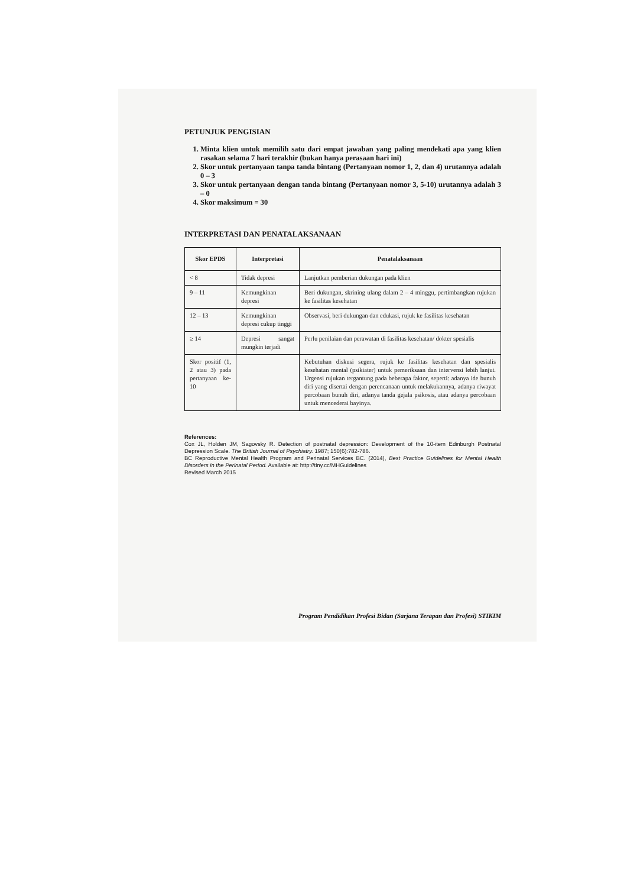PETUNJUK PENGISIAN
1. Minta klien untuk memilih satu dari empat jawaban yang paling mendekati apa yang klien rasakan selama 7 hari terakhir (bukan hanya perasaan hari ini)
2. Skor untuk pertanyaan tanpa tanda bintang (Pertanyaan nomor 1, 2, dan 4) urutannya adalah 0 – 3
3. Skor untuk pertanyaan dengan tanda bintang (Pertanyaan nomor 3, 5-10) urutannya adalah 3 – 0
4. Skor maksimum = 30
INTERPRETASI DAN PENATALAKSANAAN
| Skor EPDS | Interpretasi | Penatalaksanaan |
| --- | --- | --- |
| < 8 | Tidak depresi | Lanjutkan pemberian dukungan pada klien |
| 9 – 11 | Kemungkinan depresi | Beri dukungan, skrining ulang dalam 2 – 4 minggu, pertimbangkan rujukan ke fasilitas kesehatan |
| 12 – 13 | Kemungkinan depresi cukup tinggi | Observasi, beri dukungan dan edukasi, rujuk ke fasilitas kesehatan |
| ≥ 14 | Depresi sangat mungkin terjadi | Perlu penilaian dan perawatan di fasilitas kesehatan/ dokter spesialis |
| Skor positif (1, 2 atau 3) pada pertanyaan ke-10 | | Kebutuhan diskusi segera, rujuk ke fasilitas kesehatan dan spesialis kesehatan mental (psikiater) untuk pemeriksaan dan intervensi lebih lanjut. Urgensi rujukan tergantung pada beberapa faktor, seperti: adanya ide bunuh diri yang disertai dengan perencanaan untuk melakukannya, adanya riwayat percobaan bunuh diri, adanya tanda gejala psikosis, atau adanya percobaan untuk mencederai bayinya. |
References:
Cox JL, Holden JM, Sagovsky R. Detection of postnatal depression: Development of the 10-item Edinburgh Postnatal Depression Scale. The British Journal of Psychiatry. 1987; 150(6):782-786.
BC Reproductive Mental Health Program and Perinatal Services BC. (2014), Best Practice Guidelines for Mental Health Disorders in the Perinatal Period. Available at: http://tiny.cc/MHGuidelines
Revised March 2015
Program Pendidikan Profesi Bidan (Sarjana Terapan dan Profesi) STIKIM